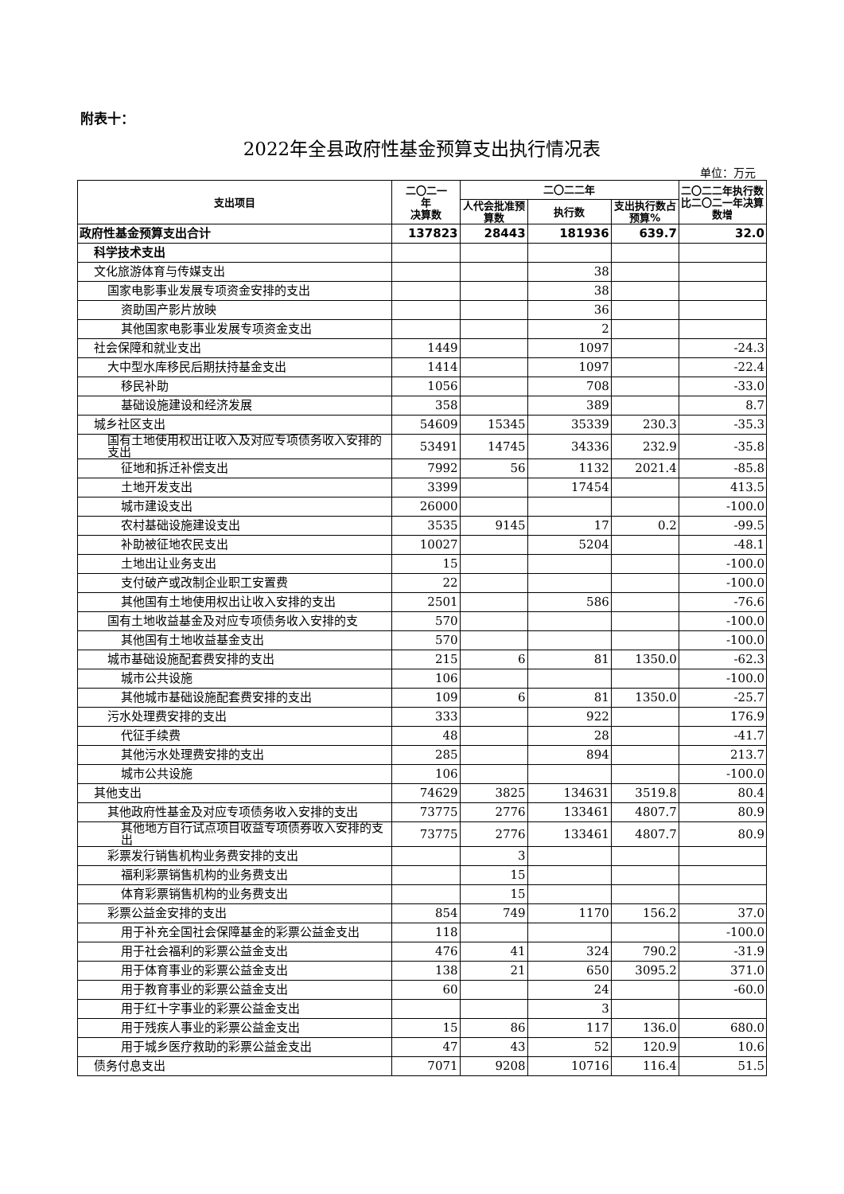附表十：
2022年全县政府性基金预算支出执行情况表
单位：万元
| 支出项目 | 二〇二一 年 决算数 | 二〇二二年 | | | 二〇二二年执行数比二〇二一年决算数增 |
| --- | --- | --- | --- | --- | --- |
| | | 人代会批准预算数 | 执行数 | 支出执行数占预算% | |
| 政府性基金预算支出合计 | 137823 | 28443 | 181936 | 639.7 | 32.0 |
| 科学技术支出 | | | | | |
| 文化旅游体育与传媒支出 | | | 38 | | |
| 国家电影事业发展专项资金安排的支出 | | | 38 | | |
| 资助国产影片放映 | | | 36 | | |
| 其他国家电影事业发展专项资金支出 | | | 2 | | |
| 社会保障和就业支出 | 1449 | | 1097 | | -24.3 |
| 大中型水库移民后期扶持基金支出 | 1414 | | 1097 | | -22.4 |
| 移民补助 | 1056 | | 708 | | -33.0 |
| 基础设施建设和经济发展 | 358 | | 389 | | 8.7 |
| 城乡社区支出 | 54609 | 15345 | 35339 | 230.3 | -35.3 |
| 国有土地使用权出让收入及对应专项债务收入安排的支出 | 53491 | 14745 | 34336 | 232.9 | -35.8 |
| 征地和拆迁补偿支出 | 7992 | 56 | 1132 | 2021.4 | -85.8 |
| 土地开发支出 | 3399 | | 17454 | | 413.5 |
| 城市建设支出 | 26000 | | | | -100.0 |
| 农村基础设施建设支出 | 3535 | 9145 | 17 | 0.2 | -99.5 |
| 补助被征地农民支出 | 10027 | | 5204 | | -48.1 |
| 土地出让业务支出 | 15 | | | | -100.0 |
| 支付破产或改制企业职工安置费 | 22 | | | | -100.0 |
| 其他国有土地使用权出让收入安排的支出 | 2501 | | 586 | | -76.6 |
| 国有土地收益基金及对应专项债务收入安排的支 | 570 | | | | -100.0 |
| 其他国有土地收益基金支出 | 570 | | | | -100.0 |
| 城市基础设施配套费安排的支出 | 215 | 6 | 81 | 1350.0 | -62.3 |
| 城市公共设施 | 106 | | | | -100.0 |
| 其他城市基础设施配套费安排的支出 | 109 | 6 | 81 | 1350.0 | -25.7 |
| 污水处理费安排的支出 | 333 | | 922 | | 176.9 |
| 代征手续费 | 48 | | 28 | | -41.7 |
| 其他污水处理费安排的支出 | 285 | | 894 | | 213.7 |
| 城市公共设施 | 106 | | | | -100.0 |
| 其他支出 | 74629 | 3825 | 134631 | 3519.8 | 80.4 |
| 其他政府性基金及对应专项债务收入安排的支出 | 73775 | 2776 | 133461 | 4807.7 | 80.9 |
| 其他地方自行试点项目收益专项债券收入安排的支出 | 73775 | 2776 | 133461 | 4807.7 | 80.9 |
| 彩票发行销售机构业务费安排的支出 | | 3 | | | |
| 福利彩票销售机构的业务费支出 | | 15 | | | |
| 体育彩票销售机构的业务费支出 | | 15 | | | |
| 彩票公益金安排的支出 | 854 | 749 | 1170 | 156.2 | 37.0 |
| 用于补充全国社会保障基金的彩票公益金支出 | 118 | | | | -100.0 |
| 用于社会福利的彩票公益金支出 | 476 | 41 | 324 | 790.2 | -31.9 |
| 用于体育事业的彩票公益金支出 | 138 | 21 | 650 | 3095.2 | 371.0 |
| 用于教育事业的彩票公益金支出 | 60 | | 24 | | -60.0 |
| 用于红十字事业的彩票公益金支出 | | | 3 | | |
| 用于残疾人事业的彩票公益金支出 | 15 | 86 | 117 | 136.0 | 680.0 |
| 用于城乡医疗救助的彩票公益金支出 | 47 | 43 | 52 | 120.9 | 10.6 |
| 债务付息支出 | 7071 | 9208 | 10716 | 116.4 | 51.5 |